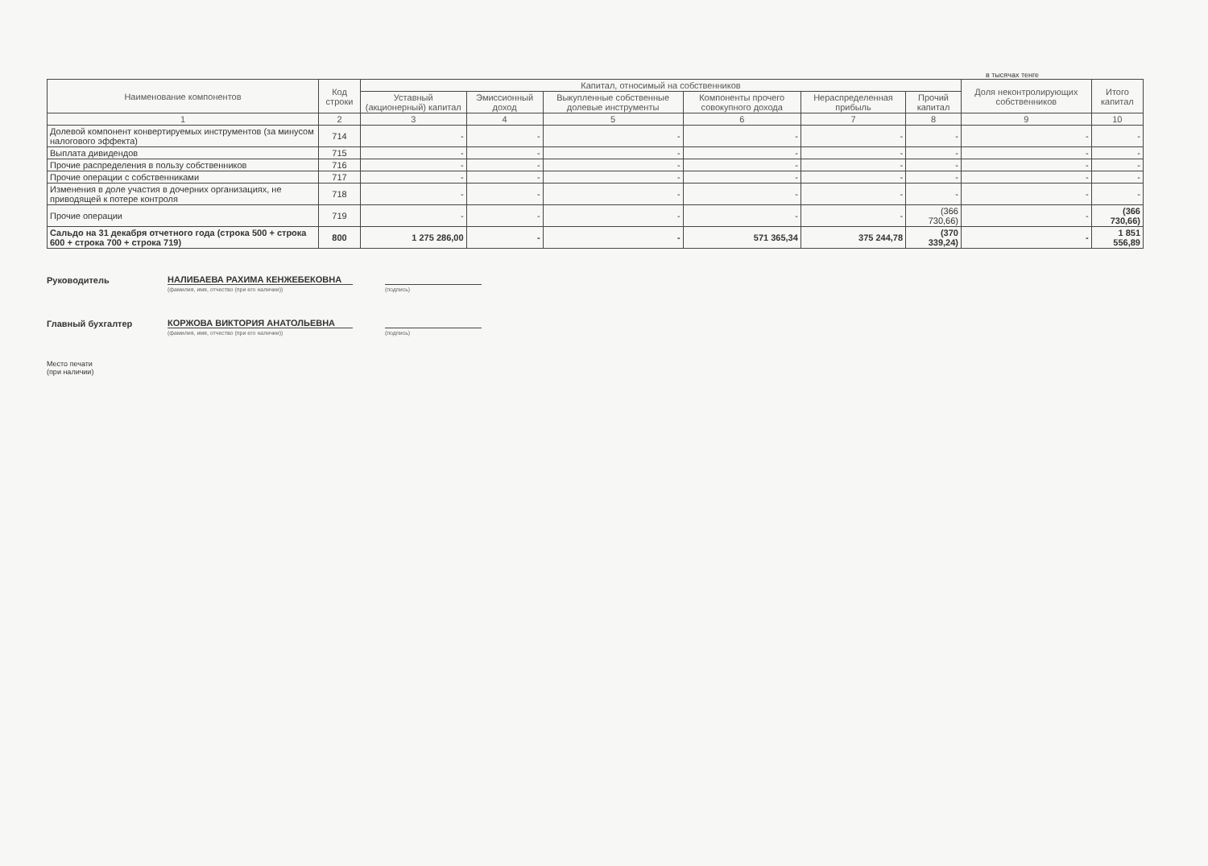в тысячах тенге
| Наименование компонентов | Код строки | Капитал, относимый на собственников | | | | | | Доля неконтролирующих собственников | Итого капитал |
| --- | --- | --- | --- | --- | --- | --- | --- | --- | --- |
| | | Уставный (акционерный) капитал | Эмиссионный доход | Выкупленные собственные долевые инструменты | Компоненты прочего совокупного дохода | Нераспределенная прибыль | Прочий капитал | | |
| 1 | 2 | 3 | 4 | 5 | 6 | 7 | 8 | 9 | 10 |
| Долевой компонент конвертируемых инструментов (за минусом налогового эффекта) | 714 | - | - | - | - | - | - | - | - |
| Выплата дивидендов | 715 | - | - | - | - | - | - | - | - |
| Прочие распределения в пользу собственников | 716 | - | - | - | - | - | - | - | - |
| Прочие операции с собственниками | 717 | - | - | - | - | - | - | - | - |
| Изменения в доле участия в дочерних организациях, не приводящей к потере контроля | 718 | - | - | - | - | - | - | - | - |
| Прочие операции | 719 | - | - | - | - | - | (366 730,66) | - | (366 730,66) |
| Сальдо на 31 декабря отчетного года (строка 500 + строка 600 + строка 700 + строка 719) | 800 | 1 275 286,00 | - | - | 571 365,34 | 375 244,78 | (370 339,24) | - | 1 851 556,89 |
Руководитель
НАЛИБАЕВА РАХИМА КЕНЖЕБЕКОВНА
(фамилия, имя, отчество (при его наличии)) (подпись)
Главный бухгалтер
КОРЖОВА ВИКТОРИЯ АНАТОЛЬЕВНА
(фамилия, имя, отчество (при его наличии)) (подпись)
Место печати
(при наличии)